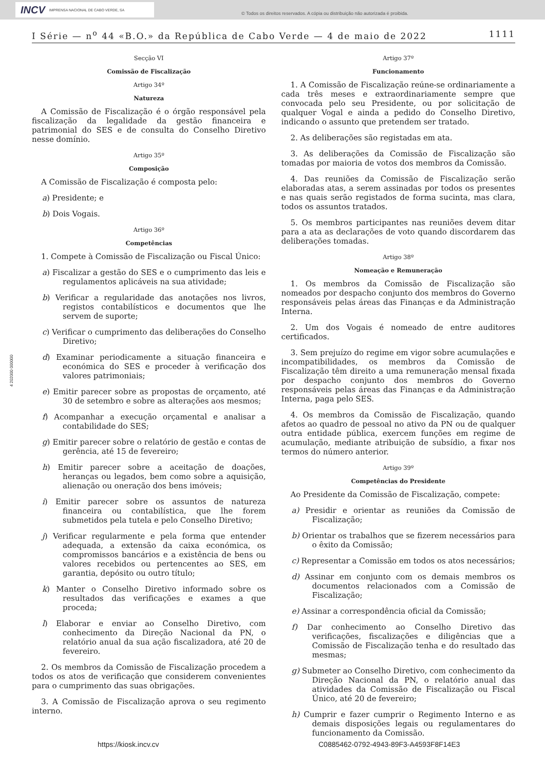INCV IMPRENSA NACIONAL DE CABO VERDE, SA
© Todos os direitos reservados. A cópia ou distribuição não autorizada é proibida.
I Série — n<sup>o</sup> 44 «B.O.» da República de Cabo Verde — 4 de maio de 2022 1111
4 202000 000000
Secção VI
Comissão de Fiscalização
Artigo 34º
Natureza
A Comissão de Fiscalização é o órgão responsável pela fiscalização da legalidade da gestão financeira e patrimonial do SES e de consulta do Conselho Diretivo nesse domínio.
Artigo 35º
Composição
A Comissão de Fiscalização é composta pelo:
a) Presidente; e
b) Dois Vogais.
Artigo 36º
Competências
1. Compete à Comissão de Fiscalização ou Fiscal Único:
a) Fiscalizar a gestão do SES e o cumprimento das leis e regulamentos aplicáveis na sua atividade;
b) Verificar a regularidade das anotações nos livros, registos contabilísticos e documentos que lhe servem de suporte;
c) Verificar o cumprimento das deliberações do Conselho Diretivo;
d) Examinar periodicamente a situação financeira e económica do SES e proceder à verificação dos valores patrimoniais;
e) Emitir parecer sobre as propostas de orçamento, até 30 de setembro e sobre as alterações aos mesmos;
f) Acompanhar a execução orçamental e analisar a contabilidade do SES;
g) Emitir parecer sobre o relatório de gestão e contas de gerência, até 15 de fevereiro;
h) Emitir parecer sobre a aceitação de doações, heranças ou legados, bem como sobre a aquisição, alienação ou oneração dos bens imóveis;
i) Emitir parecer sobre os assuntos de natureza financeira ou contabilística, que lhe forem submetidos pela tutela e pelo Conselho Diretivo;
j) Verificar regularmente e pela forma que entender adequada, a extensão da caixa económica, os compromissos bancários e a existência de bens ou valores recebidos ou pertencentes ao SES, em garantia, depósito ou outro título;
k) Manter o Conselho Diretivo informado sobre os resultados das verificações e exames a que proceda;
l) Elaborar e enviar ao Conselho Diretivo, com conhecimento da Direção Nacional da PN, o relatório anual da sua ação fiscalizadora, até 20 de fevereiro.
2. Os membros da Comissão de Fiscalização procedem a todos os atos de verificação que considerem convenientes para o cumprimento das suas obrigações.
3. A Comissão de Fiscalização aprova o seu regimento interno.
Artigo 37º
Funcionamento
1. A Comissão de Fiscalização reúne-se ordinariamente a cada três meses e extraordinariamente sempre que convocada pelo seu Presidente, ou por solicitação de qualquer Vogal e ainda a pedido do Conselho Diretivo, indicando o assunto que pretendem ser tratado.
2. As deliberações são registadas em ata.
3. As deliberações da Comissão de Fiscalização são tomadas por maioria de votos dos membros da Comissão.
4. Das reuniões da Comissão de Fiscalização serão elaboradas atas, a serem assinadas por todos os presentes e nas quais serão registados de forma sucinta, mas clara, todos os assuntos tratados.
5. Os membros participantes nas reuniões devem ditar para a ata as declarações de voto quando discordarem das deliberações tomadas.
Artigo 38º
Nomeação e Remuneração
1. Os membros da Comissão de Fiscalização são nomeados por despacho conjunto dos membros do Governo responsáveis pelas áreas das Finanças e da Administração Interna.
2. Um dos Vogais é nomeado de entre auditores certificados.
3. Sem prejuízo do regime em vigor sobre acumulações e incompatibilidades, os membros da Comissão de Fiscalização têm direito a uma remuneração mensal fixada por despacho conjunto dos membros do Governo responsáveis pelas áreas das Finanças e da Administração Interna, paga pelo SES.
4. Os membros da Comissão de Fiscalização, quando afetos ao quadro de pessoal no ativo da PN ou de qualquer outra entidade pública, exercem funções em regime de acumulação, mediante atribuição de subsídio, a fixar nos termos do número anterior.
Artigo 39º
Competências do Presidente
Ao Presidente da Comissão de Fiscalização, compete:
a) Presidir e orientar as reuniões da Comissão de Fiscalização;
b) Orientar os trabalhos que se fizerem necessários para o êxito da Comissão;
c) Representar a Comissão em todos os atos necessários;
d) Assinar em conjunto com os demais membros os documentos relacionados com a Comissão de Fiscalização;
e) Assinar a correspondência oficial da Comissão;
f) Dar conhecimento ao Conselho Diretivo das verificações, fiscalizações e diligências que a Comissão de Fiscalização tenha e do resultado das mesmas;
g) Submeter ao Conselho Diretivo, com conhecimento da Direção Nacional da PN, o relatório anual das atividades da Comissão de Fiscalização ou Fiscal Único, até 20 de fevereiro;
h) Cumprir e fazer cumprir o Regimento Interno e as demais disposições legais ou regulamentares do funcionamento da Comissão.
https://kiosk.incv.cv C0885462-0792-4943-89F3-A4593F8F14E3